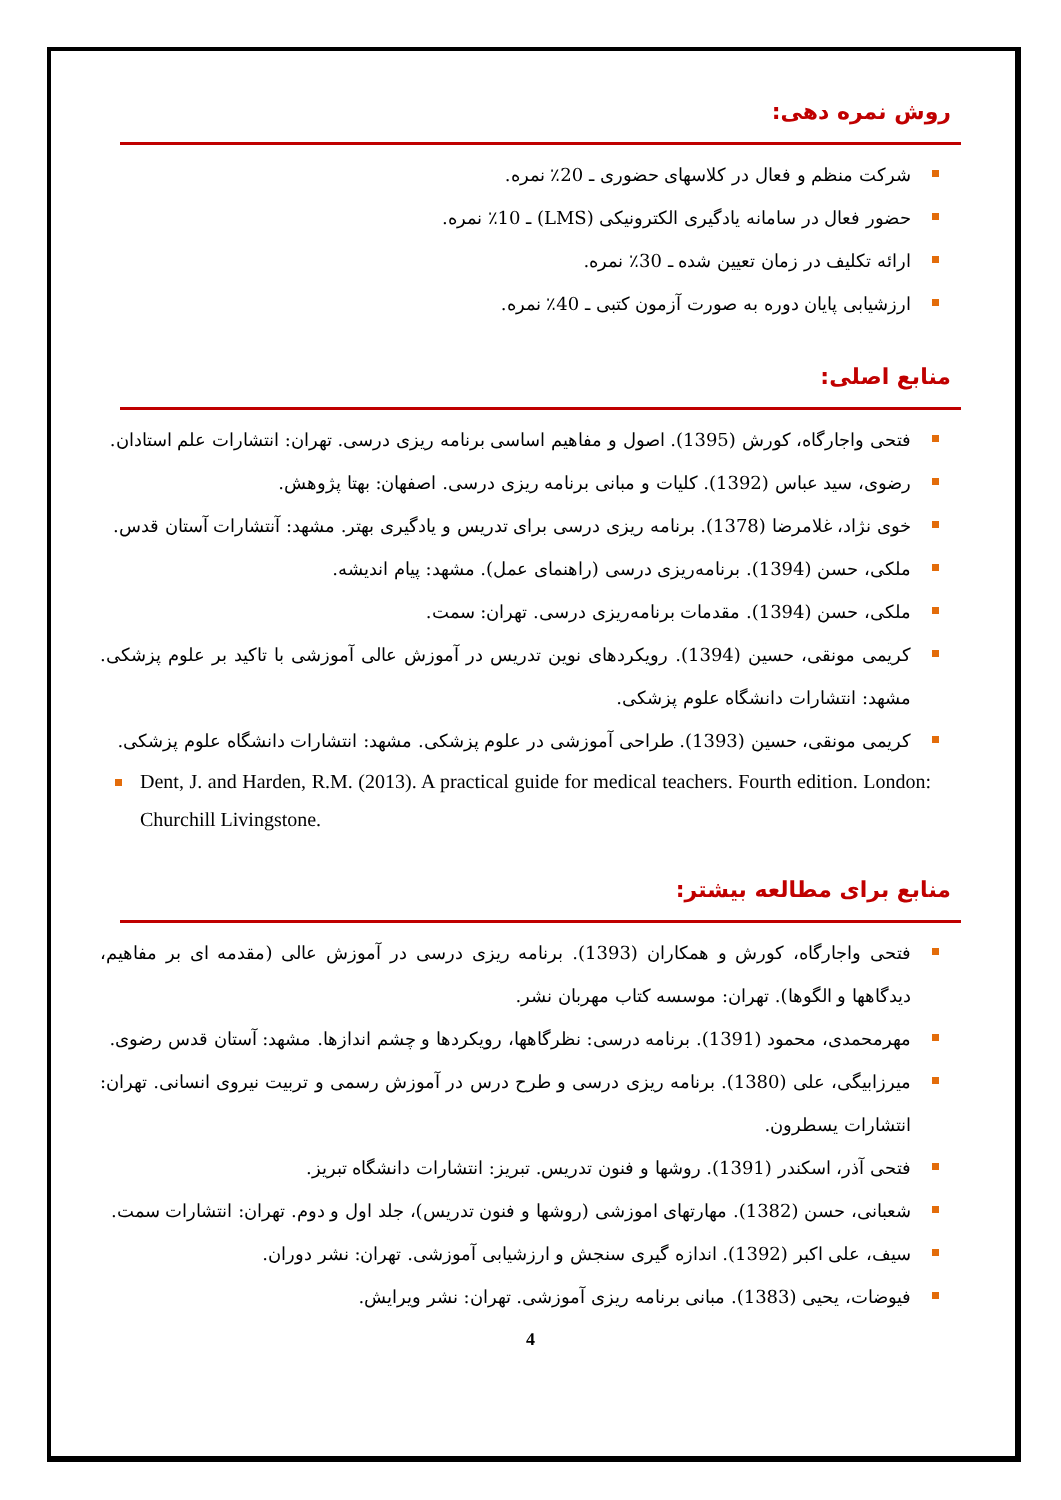روش نمره دهی:
شرکت منظم و فعال در کلاسهای حضوری ـ 20٪ نمره.
حضور فعال در سامانه یادگیری الکترونیکی (LMS) ـ 10٪ نمره.
ارائه تکلیف در زمان تعیین شده ـ 30٪ نمره.
ارزشیابی پایان دوره به صورت آزمون کتبی ـ 40٪ نمره.
منابع اصلی:
فتحی واجارگاه، کورش (1395). اصول و مفاهیم اساسی برنامه ریزی درسی. تهران: انتشارات علم استادان.
رضوی، سید عباس (1392). کلیات و مبانی برنامه ریزی درسی. اصفهان: بهتا پژوهش.
خوی نژاد، غلامرضا (1378). برنامه ریزی درسی برای تدریس و یادگیری بهتر. مشهد: آنتشارات آستان قدس.
ملکی، حسن (1394). برنامه‌ریزی درسی (راهنمای عمل). مشهد: پیام اندیشه.
ملکی، حسن (1394). مقدمات برنامه‌ریزی درسی. تهران: سمت.
کریمی مونقی، حسین (1394). رویکردهای نوین تدریس در آموزش عالی آموزشی با تاکید بر علوم پزشکی. مشهد: انتشارات دانشگاه علوم پزشکی.
کریمی مونقی، حسین (1393). طراحی آموزشی در علوم پزشکی. مشهد: انتشارات دانشگاه علوم پزشکی.
Dent, J. and Harden, R.M. (2013). A practical guide for medical teachers. Fourth edition. London: Churchill Livingstone.
منابع برای مطالعه بیشتر:
فتحی واجارگاه، کورش و همکاران (1393). برنامه ریزی درسی در آموزش عالی (مقدمه ای بر مفاهیم، دیدگاهها و الگوها). تهران: موسسه کتاب مهربان نشر.
مهرمحمدی، محمود (1391). برنامه درسی: نظرگاهها، رویکردها و چشم اندازها. مشهد: آستان قدس رضوی.
میرزابیگی، علی (1380). برنامه ریزی درسی و طرح درس در آموزش رسمی و تربیت نیروی انسانی. تهران: انتشارات یسطرون.
فتحی آذر، اسکندر (1391). روشها و فنون تدریس. تبریز: انتشارات دانشگاه تبریز.
شعبانی، حسن (1382). مهارتهای اموزشی (روشها و فنون تدریس)، جلد اول و دوم. تهران: انتشارات سمت.
سیف، علی اکبر (1392). اندازه گیری سنجش و ارزشیابی آموزشی. تهران: نشر دوران.
فیوضات، یحیی (1383). مبانی برنامه ریزی آموزشی. تهران: نشر ویرایش.
4